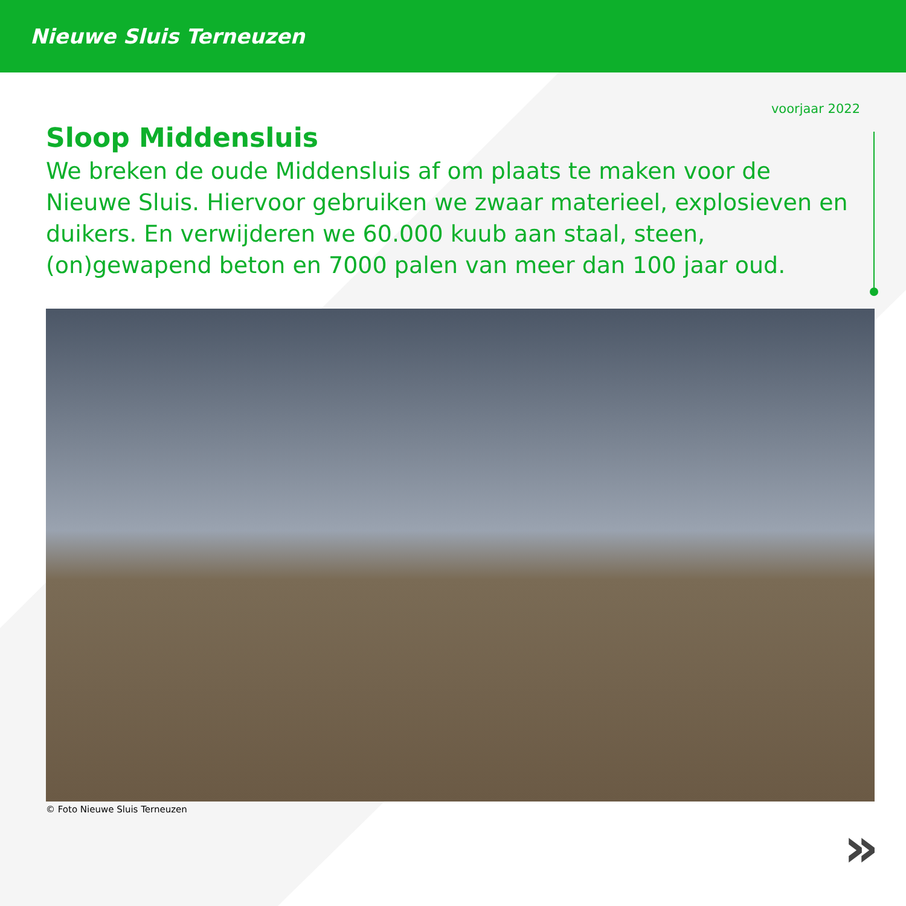Nieuwe Sluis Terneuzen
voorjaar 2022
Sloop Middensluis
We breken de oude Middensluis af om plaats te maken voor de Nieuwe Sluis. Hiervoor gebruiken we zwaar materieel, explosieven en duikers. En verwijderen we 60.000 kuub aan staal, steen, (on)gewapend beton en 7000 palen van meer dan 100 jaar oud.
© Foto Nieuwe Sluis Terneuzen
»